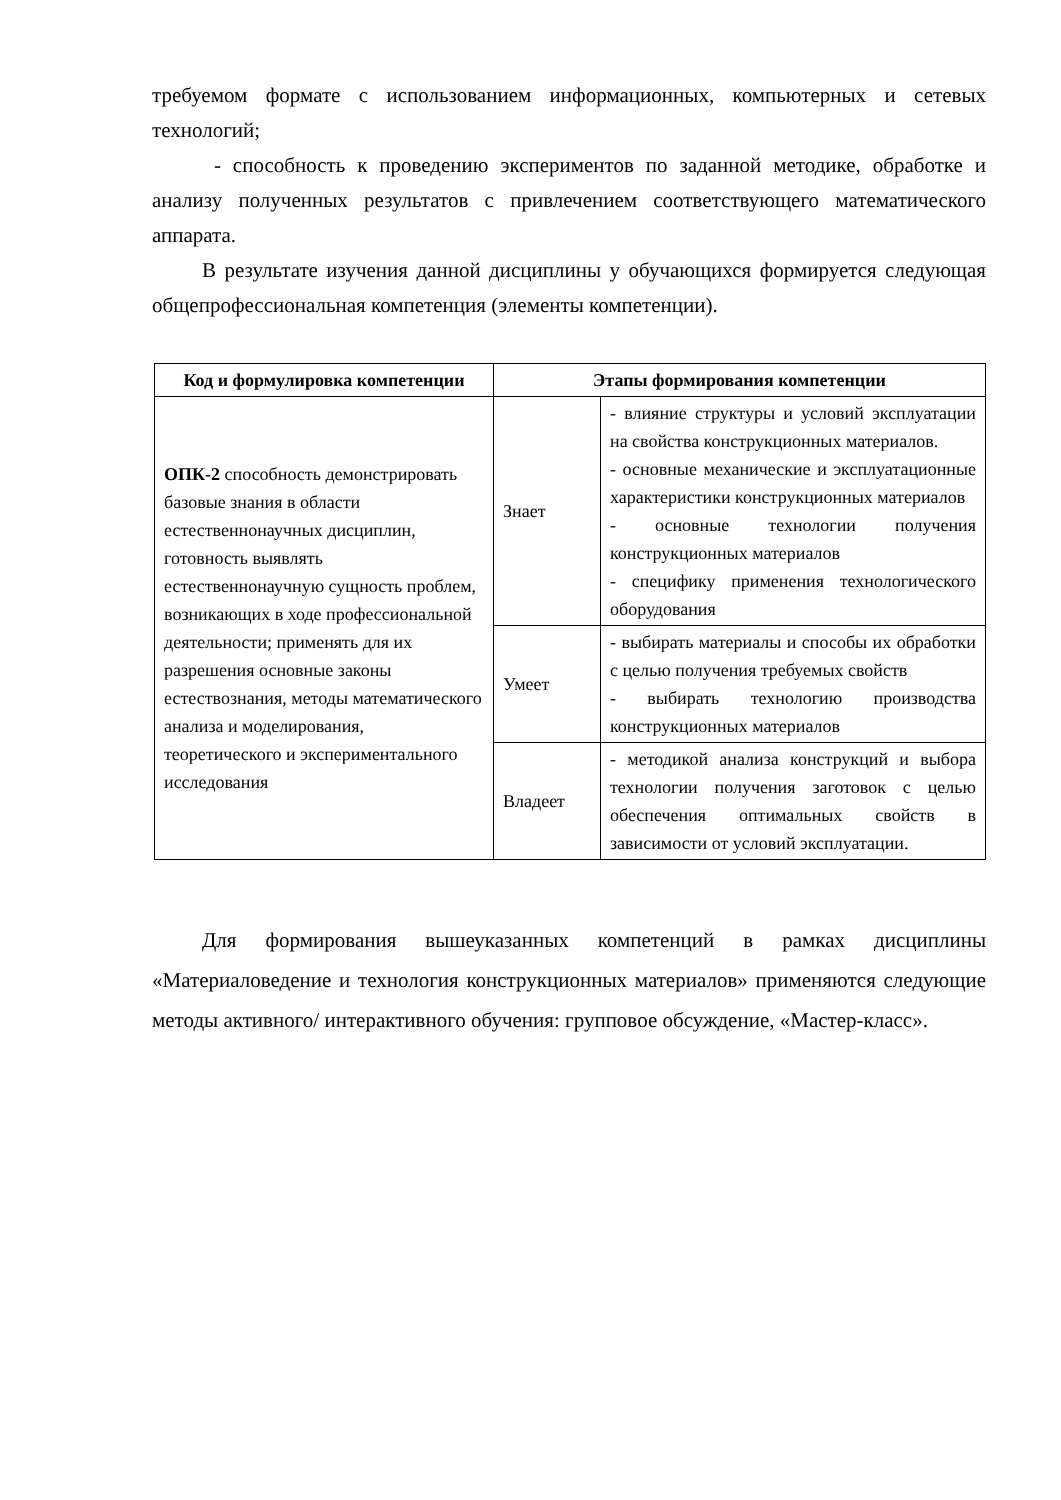требуемом формате с использованием информационных, компьютерных и сетевых технологий;
- способность к проведению экспериментов по заданной методике, обработке и анализу полученных результатов с привлечением соответствующего математического аппарата.
В результате изучения данной дисциплины у обучающихся формируется следующая общепрофессиональная компетенция (элементы компетенции).
| Код и формулировка компетенции | Этапы формирования компетенции | |
| --- | --- | --- |
| ОПК-2 способность демонстрировать базовые знания в области естественнонаучных дисциплин, готовность выявлять естественнонаучную сущность проблем, возникающих в ходе профессиональной деятельности; применять для их разрешения основные законы естествознания, методы математического анализа и моделирования, теоретического и экспериментального исследования | Знает | - влияние структуры и условий эксплуатации на свойства конструкционных материалов. - основные механические и эксплуатационные характеристики конструкционных материалов - основные технологии получения конструкционных материалов - специфику применения технологического оборудования |
| | Умеет | - выбирать материалы и способы их обработки с целью получения требуемых свойств - выбирать технологию производства конструкционных материалов |
| | Владеет | - методикой анализа конструкций и выбора технологии получения заготовок с целью обеспечения оптимальных свойств в зависимости от условий эксплуатации. |
Для формирования вышеуказанных компетенций в рамках дисциплины «Материаловедение и технология конструкционных материалов» применяются следующие методы активного/ интерактивного обучения: групповое обсуждение, «Мастер-класс».